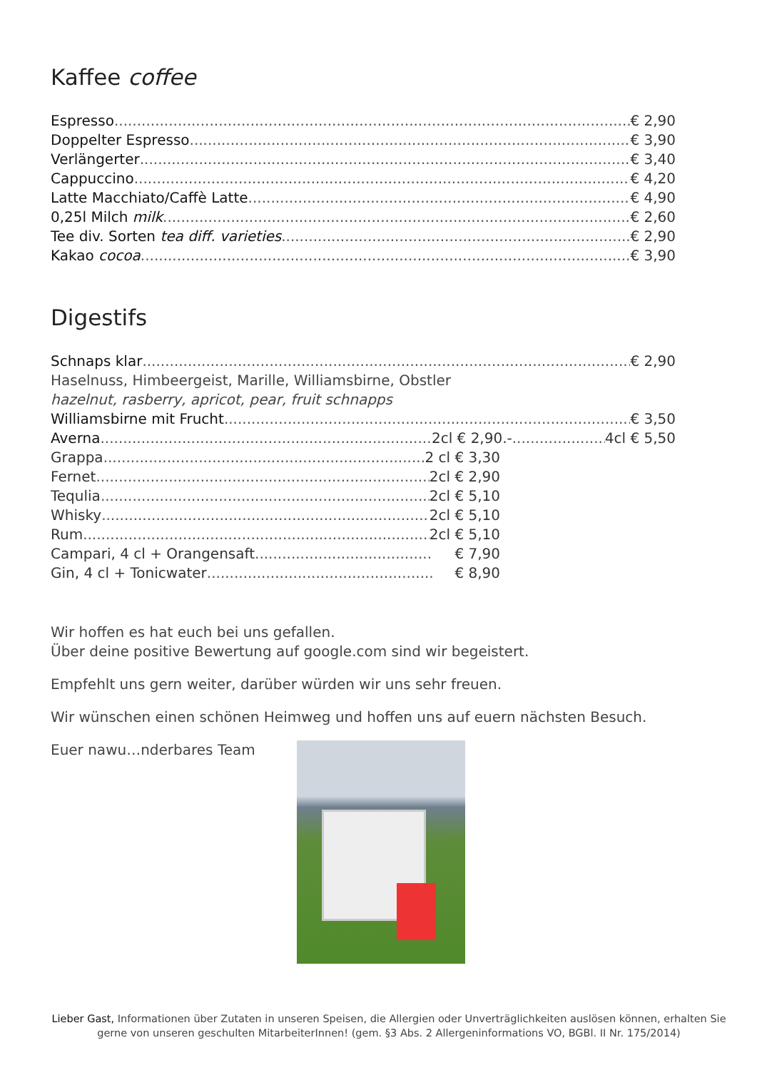Kaffee coffee
Espresso € 2,90
Doppelter Espresso € 3,90
Verlängerter € 3,40
Cappuccino € 4,20
Latte Macchiato/Caffè Latte € 4,90
0,25l Milch milk € 2,60
Tee div. Sorten tea diff. varieties € 2,90
Kakao cocoa € 3,90
Digestifs
Schnaps klar € 2,90
Haselnuss, Himbeergeist, Marille, Williamsbirne, Obstler
hazelnut, rasberry, apricot, pear, fruit schnapps
Williamsbirne mit Frucht € 3,50
Averna 2cl € 2,90.- 4cl € 5,50
Grappa 2 cl € 3,30
Fernet 2cl € 2,90
Tequlia 2cl € 5,10
Whisky 2cl € 5,10
Rum 2cl € 5,10
Campari, 4 cl + Orangensaft € 7,90
Gin, 4 cl + Tonicwater € 8,90
Wir hoffen es hat euch bei uns gefallen.
Über deine positive Bewertung auf google.com sind wir begeistert.
Empfehlt uns gern weiter, darüber würden wir uns sehr freuen.
Wir wünschen einen schönen Heimweg und hoffen uns auf euern nächsten Besuch.
Euer nawu…nderbares Team
Lieber Gast, Informationen über Zutaten in unseren Speisen, die Allergien oder Unverträglichkeiten auslösen können, erhalten Sie gerne von unseren geschulten MitarbeiterInnen! (gem. §3 Abs. 2 Allergeninformations VO, BGBl. II Nr. 175/2014)